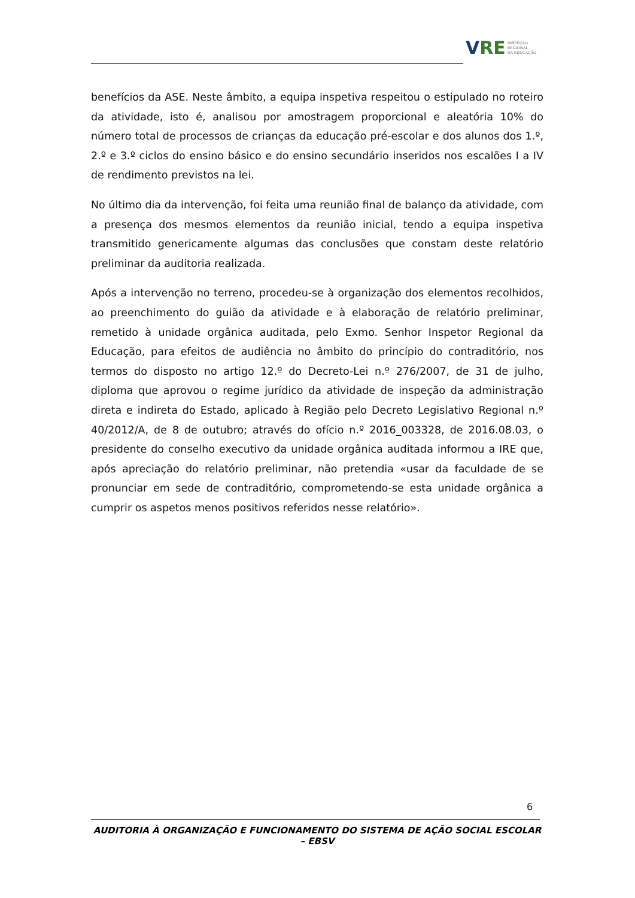VRE
INSPEÇÃO
REGIONAL
DA EDUCAÇÃO
benefícios da ASE. Neste âmbito, a equipa inspetiva respeitou o estipulado no roteiro da atividade, isto é, analisou por amostragem proporcional e aleatória 10% do número total de processos de crianças da educação pré-escolar e dos alunos dos 1.º, 2.º e 3.º ciclos do ensino básico e do ensino secundário inseridos nos escalões I a IV de rendimento previstos na lei.
No último dia da intervenção, foi feita uma reunião final de balanço da atividade, com a presença dos mesmos elementos da reunião inicial, tendo a equipa inspetiva transmitido genericamente algumas das conclusões que constam deste relatório preliminar da auditoria realizada.
Após a intervenção no terreno, procedeu-se à organização dos elementos recolhidos, ao preenchimento do guião da atividade e à elaboração de relatório preliminar, remetido à unidade orgânica auditada, pelo Exmo. Senhor Inspetor Regional da Educação, para efeitos de audiência no âmbito do princípio do contraditório, nos termos do disposto no artigo 12.º do Decreto-Lei n.º 276/2007, de 31 de julho, diploma que aprovou o regime jurídico da atividade de inspeção da administração direta e indireta do Estado, aplicado à Região pelo Decreto Legislativo Regional n.º 40/2012/A, de 8 de outubro; através do ofício n.º 2016_003328, de 2016.08.03, o presidente do conselho executivo da unidade orgânica auditada informou a IRE que, após apreciação do relatório preliminar, não pretendia «usar da faculdade de se pronunciar em sede de contraditório, comprometendo-se esta unidade orgânica a cumprir os aspetos menos positivos referidos nesse relatório».
6
AUDITORIA À ORGANIZAÇÃO E FUNCIONAMENTO DO SISTEMA DE AÇÃO SOCIAL ESCOLAR – EBSV